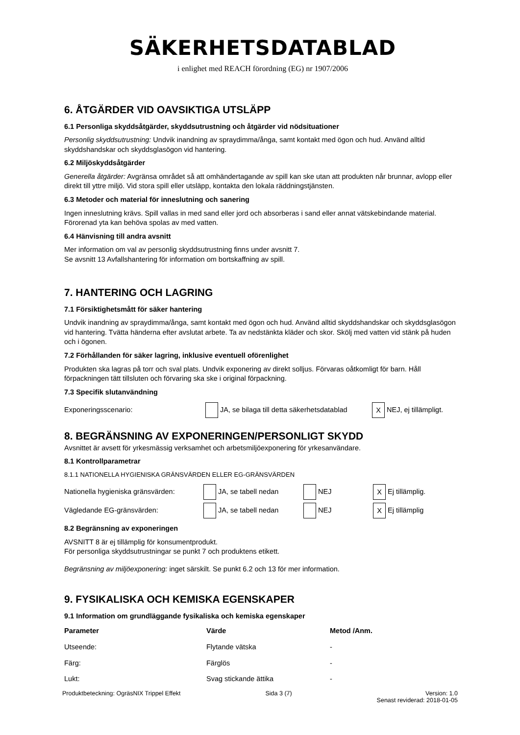SÄKERHETSDATABLAD
i enlighet med REACH förordning (EG) nr 1907/2006
6. ÅTGÄRDER VID OAVSIKTIGA UTSLÄPP
6.1 Personliga skyddsåtgärder, skyddsutrustning och åtgärder vid nödsituationer
Personlig skyddsutrustning: Undvik inandning av spraydimma/ånga, samt kontakt med ögon och hud. Använd alltid skyddshandskar och skyddsglasögon vid hantering.
6.2 Miljöskyddsåtgärder
Generella åtgärder: Avgränsa området så att omhändertagande av spill kan ske utan att produkten når brunnar, avlopp eller direkt till yttre miljö. Vid stora spill eller utsläpp, kontakta den lokala räddningstjänsten.
6.3 Metoder och material för inneslutning och sanering
Ingen inneslutning krävs. Spill vallas in med sand eller jord och absorberas i sand eller annat vätskebindande material. Förorenad yta kan behöva spolas av med vatten.
6.4 Hänvisning till andra avsnitt
Mer information om val av personlig skyddsutrustning finns under avsnitt 7.
Se avsnitt 13 Avfallshantering för information om bortskaffning av spill.
7. HANTERING OCH LAGRING
7.1 Försiktighetsmått för säker hantering
Undvik inandning av spraydimma/ånga, samt kontakt med ögon och hud. Använd alltid skyddshandskar och skyddsglasögon vid hantering. Tvätta händerna efter avslutat arbete. Ta av nedstänkta kläder och skor. Skölj med vatten vid stänk på huden och i ögonen.
7.2 Förhållanden för säker lagring, inklusive eventuell oförenlighet
Produkten ska lagras på torr och sval plats. Undvik exponering av direkt solljus. Förvaras oåtkomligt för barn. Håll förpackningen tätt tillsluten och förvaring ska ske i original förpackning.
7.3 Specifik slutanvändning
| Exponeringsscenario: | JA, se bilaga till detta säkerhetsdatablad | X NEJ, ej tillämpligt. |
8. BEGRÄNSNING AV EXPONERINGEN/PERSONLIGT SKYDD
Avsnittet är avsett för yrkesmässig verksamhet och arbetsmiljöexponering för yrkesanvändare.
8.1 Kontrollparametrar
8.1.1 NATIONELLA HYGIENISKA GRÄNSVÄRDEN ELLER EG-GRÄNSVÄRDEN
| Nationella hygieniska gränsvärden: | JA, se tabell nedan | NEJ | X Ej tillämplig. |
| Vägledande EG-gränsvärden: | JA, se tabell nedan | NEJ | X Ej tillämplig |
8.2 Begränsning av exponeringen
AVSNITT 8 är ej tillämplig för konsumentprodukt.
För personliga skyddsutrustningar se punkt 7 och produktens etikett.
Begränsning av miljöexponering: inget särskilt. Se punkt 6.2 och 13 för mer information.
9. FYSIKALISKA OCH KEMISKA EGENSKAPER
9.1 Information om grundläggande fysikaliska och kemiska egenskaper
| Parameter | Värde | Metod /Anm. |
| --- | --- | --- |
| Utseende: | Flytande vätska | - |
| Färg: | Färglös | - |
| Lukt: | Svag stickande ättika | - |
Produktbeteckning: OgräsNIX Trippel Effekt
Sida 3 (7) Version: 1.0
Senast reviderad: 2018-01-05